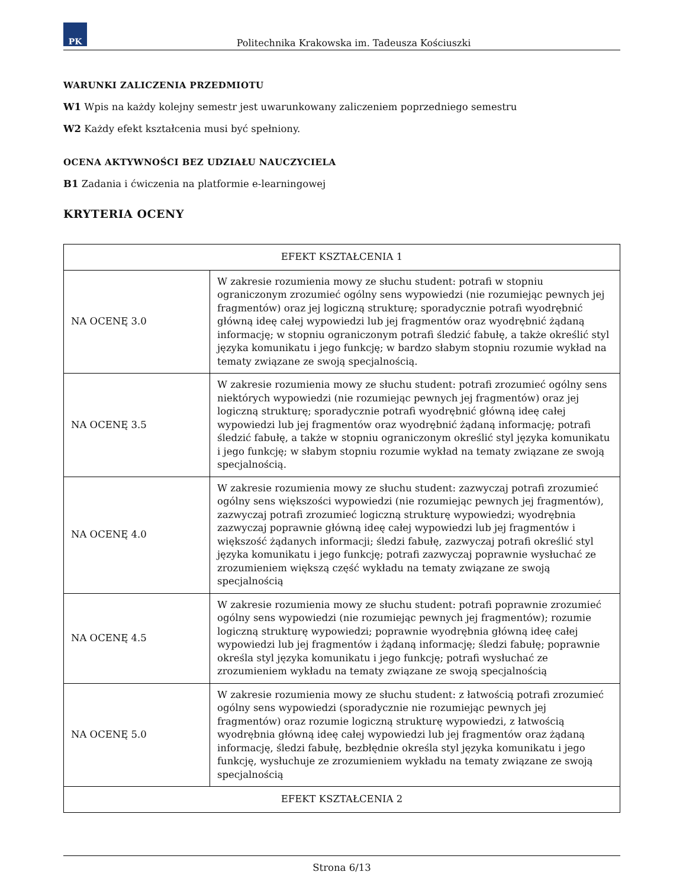PK
Politechnika Krakowska im. Tadeusza Kościuszki
WARUNKI ZALICZENIA PRZEDMIOTU
W1 Wpis na każdy kolejny semestr jest uwarunkowany zaliczeniem poprzedniego semestru
W2 Każdy efekt kształcenia musi być spełniony.
OCENA AKTYWNOŚCI BEZ UDZIAŁU NAUCZYCIELA
B1 Zadania i ćwiczenia na platformie e-learningowej
KRYTERIA OCENY
| EFEKT KSZTAŁCENIA 1 | |
| --- | --- |
| NA OCENĘ 3.0 | W zakresie rozumienia mowy ze słuchu student: potrafi w stopniu ograniczonym zrozumieć ogólny sens wypowiedzi (nie rozumiejąc pewnych jej fragmentów) oraz jej logiczną strukturę; sporadycznie potrafi wyodrębnić główną ideę całej wypowiedzi lub jej fragmentów oraz wyodrębnić żądaną informację; w stopniu ograniczonym potrafi śledzić fabułę, a także określić styl języka komunikatu i jego funkcję; w bardzo słabym stopniu rozumie wykład na tematy związane ze swoją specjalnością. |
| NA OCENĘ 3.5 | W zakresie rozumienia mowy ze słuchu student: potrafi zrozumieć ogólny sens niektórych wypowiedzi (nie rozumiejąc pewnych jej fragmentów) oraz jej logiczną strukturę; sporadycznie potrafi wyodrębnić główną ideę całej wypowiedzi lub jej fragmentów oraz wyodrębnić żądaną informację; potrafi śledzić fabułę, a także w stopniu ograniczonym określić styl języka komunikatu i jego funkcję; w słabym stopniu rozumie wykład na tematy związane ze swoją specjalnością. |
| NA OCENĘ 4.0 | W zakresie rozumienia mowy ze słuchu student: zazwyczaj potrafi zrozumieć ogólny sens większości wypowiedzi (nie rozumiejąc pewnych jej fragmentów), zazwyczaj potrafi zrozumieć logiczną strukturę wypowiedzi; wyodrębnia zazwyczaj poprawnie główną ideę całej wypowiedzi lub jej fragmentów i większość żądanych informacji; śledzi fabułę, zazwyczaj potrafi określić styl języka komunikatu i jego funkcję; potrafi zazwyczaj poprawnie wysłuchać ze zrozumieniem większą część wykładu na tematy związane ze swoją specjalnością |
| NA OCENĘ 4.5 | W zakresie rozumienia mowy ze słuchu student: potrafi poprawnie zrozumieć ogólny sens wypowiedzi (nie rozumiejąc pewnych jej fragmentów); rozumie logiczną strukturę wypowiedzi; poprawnie wyodrębnia główną ideę całej wypowiedzi lub jej fragmentów i żądaną informację; śledzi fabułę; poprawnie określa styl języka komunikatu i jego funkcję; potrafi wysłuchać ze zrozumieniem wykładu na tematy związane ze swoją specjalnością |
| NA OCENĘ 5.0 | W zakresie rozumienia mowy ze słuchu student: z łatwością potrafi zrozumieć ogólny sens wypowiedzi (sporadycznie nie rozumiejąc pewnych jej fragmentów) oraz rozumie logiczną strukturę wypowiedzi, z łatwością wyodrębnia główną ideę całej wypowiedzi lub jej fragmentów oraz żądaną informację, śledzi fabułę, bezbłędnie określa styl języka komunikatu i jego funkcję, wysłuchuje ze zrozumieniem wykładu na tematy związane ze swoją specjalnością |
| EFEKT KSZTAŁCENIA 2 | |
Strona 6/13